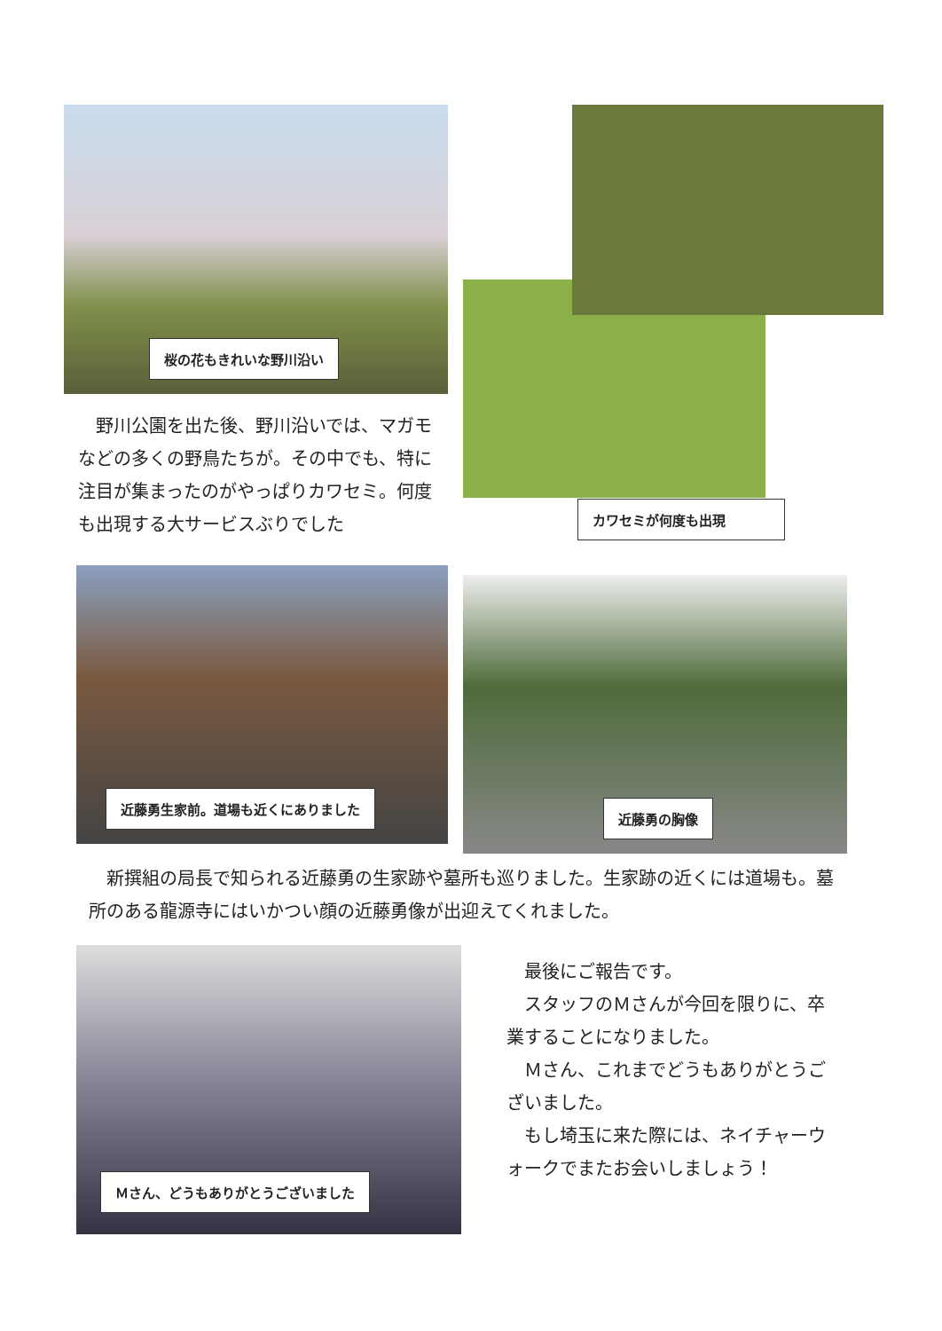桜の花もきれいな野川沿い
　野川公園を出た後、野川沿いでは、マガモなどの多くの野鳥たちが。その中でも、特に注目が集まったのがやっぱりカワセミ。何度も出現する大サービスぶりでした
カワセミが何度も出現
近藤勇生家前。道場も近くにありました
近藤勇の胸像
　新撰組の局長で知られる近藤勇の生家跡や墓所も巡りました。生家跡の近くには道場も。墓所のある龍源寺にはいかつい顔の近藤勇像が出迎えてくれました。
Ｍさん、どうもありがとうございました
　最後にご報告です。
　スタッフのＭさんが今回を限りに、卒業することになりました。
　Ｍさん、これまでどうもありがとうございました。
　もし埼玉に来た際には、ネイチャーウォークでまたお会いしましょう！